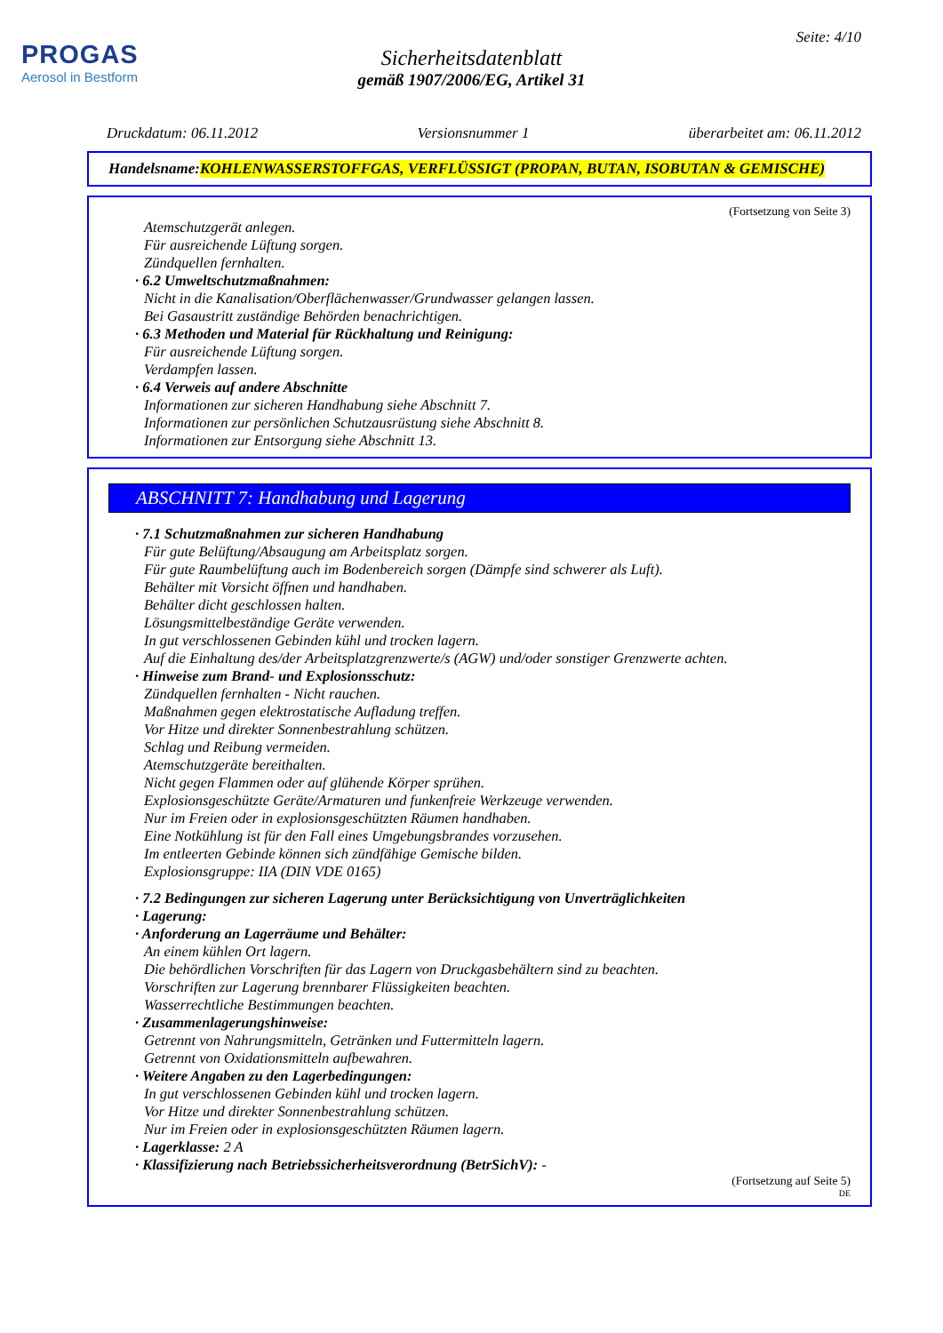PROGAS
Aerosol in Bestform
Seite: 4/10
Sicherheitsdatenblatt
gemäß 1907/2006/EG, Artikel 31
Druckdatum: 06.11.2012 Versionsnummer 1 überarbeitet am: 06.11.2012
Handelsname: KOHLENWASSERSTOFFGAS, VERFLÜSSIGT (PROPAN, BUTAN, ISOBUTAN & GEMISCHE)
(Fortsetzung von Seite 3)
Atemschutzgerät anlegen.
Für ausreichende Lüftung sorgen.
Zündquellen fernhalten.
· 6.2 Umweltschutzmaßnahmen:
Nicht in die Kanalisation/Oberflächenwasser/Grundwasser gelangen lassen.
Bei Gasaustritt zuständige Behörden benachrichtigen.
· 6.3 Methoden und Material für Rückhaltung und Reinigung:
Für ausreichende Lüftung sorgen.
Verdampfen lassen.
· 6.4 Verweis auf andere Abschnitte
Informationen zur sicheren Handhabung siehe Abschnitt 7.
Informationen zur persönlichen Schutzausrüstung siehe Abschnitt 8.
Informationen zur Entsorgung siehe Abschnitt 13.
ABSCHNITT 7: Handhabung und Lagerung
· 7.1 Schutzmaßnahmen zur sicheren Handhabung
Für gute Belüftung/Absaugung am Arbeitsplatz sorgen.
Für gute Raumbelüftung auch im Bodenbereich sorgen (Dämpfe sind schwerer als Luft).
Behälter mit Vorsicht öffnen und handhaben.
Behälter dicht geschlossen halten.
Lösungsmittelbeständige Geräte verwenden.
In gut verschlossenen Gebinden kühl und trocken lagern.
Auf die Einhaltung des/der Arbeitsplatzgrenzwerte/s (AGW) und/oder sonstiger Grenzwerte achten.
· Hinweise zum Brand- und Explosionsschutz:
Zündquellen fernhalten - Nicht rauchen.
Maßnahmen gegen elektrostatische Aufladung treffen.
Vor Hitze und direkter Sonnenbestrahlung schützen.
Schlag und Reibung vermeiden.
Atemschutzgeräte bereithalten.
Nicht gegen Flammen oder auf glühende Körper sprühen.
Explosionsgeschützte Geräte/Armaturen und funkenfreie Werkzeuge verwenden.
Nur im Freien oder in explosionsgeschützten Räumen handhaben.
Eine Notkühlung ist für den Fall eines Umgebungsbrandes vorzusehen.
Im entleerten Gebinde können sich zündfähige Gemische bilden.
Explosionsgruppe: IIA (DIN VDE 0165)
· 7.2 Bedingungen zur sicheren Lagerung unter Berücksichtigung von Unverträglichkeiten
· Lagerung:
· Anforderung an Lagerräume und Behälter:
An einem kühlen Ort lagern.
Die behördlichen Vorschriften für das Lagern von Druckgasbehältern sind zu beachten.
Vorschriften zur Lagerung brennbarer Flüssigkeiten beachten.
Wasserrechtliche Bestimmungen beachten.
· Zusammenlagerungshinweise:
Getrennt von Nahrungsmitteln, Getränken und Futtermitteln lagern.
Getrennt von Oxidationsmitteln aufbewahren.
· Weitere Angaben zu den Lagerbedingungen:
In gut verschlossenen Gebinden kühl und trocken lagern.
Vor Hitze und direkter Sonnenbestrahlung schützen.
Nur im Freien oder in explosionsgeschützten Räumen lagern.
· Lagerklasse: 2 A
· Klassifizierung nach Betriebssicherheitsverordnung (BetrSichV): -
(Fortsetzung auf Seite 5)
DE